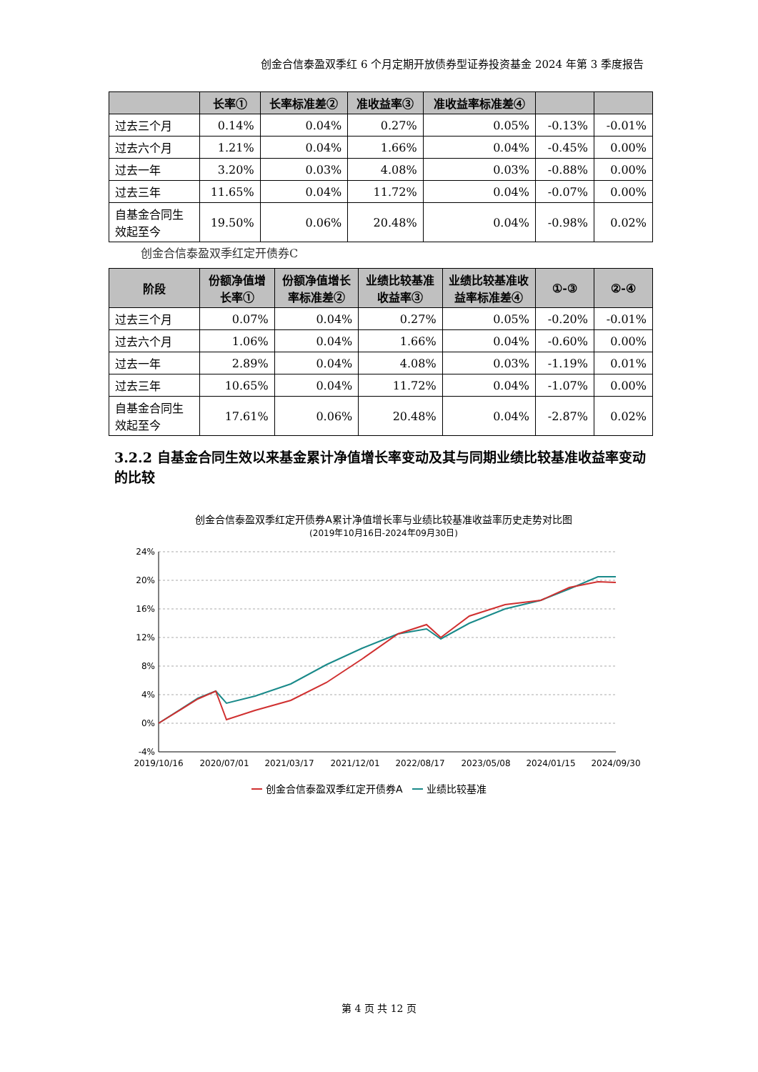创金合信泰盈双季红 6 个月定期开放债券型证券投资基金 2024 年第 3 季度报告
| | 长率① | 长率标准差② | 准收益率③ | 准收益率标准差④ | | |
| --- | --- | --- | --- | --- | --- | --- |
| 过去三个月 | 0.14% | 0.04% | 0.27% | 0.05% | -0.13% | -0.01% |
| 过去六个月 | 1.21% | 0.04% | 1.66% | 0.04% | -0.45% | 0.00% |
| 过去一年 | 3.20% | 0.03% | 4.08% | 0.03% | -0.88% | 0.00% |
| 过去三年 | 11.65% | 0.04% | 11.72% | 0.04% | -0.07% | 0.00% |
| 自基金合同生效起至今 | 19.50% | 0.06% | 20.48% | 0.04% | -0.98% | 0.02% |
创金合信泰盈双季红定开债券C
| 阶段 | 份额净值增长率① | 份额净值增长率标准差② | 业绩比较基准收益率③ | 业绩比较基准收益率标准差④ | ①-③ | ②-④ |
| --- | --- | --- | --- | --- | --- | --- |
| 过去三个月 | 0.07% | 0.04% | 0.27% | 0.05% | -0.20% | -0.01% |
| 过去六个月 | 1.06% | 0.04% | 1.66% | 0.04% | -0.60% | 0.00% |
| 过去一年 | 2.89% | 0.04% | 4.08% | 0.03% | -1.19% | 0.01% |
| 过去三年 | 10.65% | 0.04% | 11.72% | 0.04% | -1.07% | 0.00% |
| 自基金合同生效起至今 | 17.61% | 0.06% | 20.48% | 0.04% | -2.87% | 0.02% |
3.2.2 自基金合同生效以来基金累计净值增长率变动及其与同期业绩比较基准收益率变动的比较
创金合信泰盈双季红定开债券A累计净值增长率与业绩比较基准收益率历史走势对比图
(2019年10月16日-2024年09月30日)
24%
20%
16%
12%
8%
4%
0%
-4%
2019/10/16
2020/07/01
2021/03/17
2021/12/01
2022/08/17
2023/05/08
2024/01/15
2024/09/30
创金合信泰盈双季红定开债券A
业绩比较基准
第 4 页 共 12 页